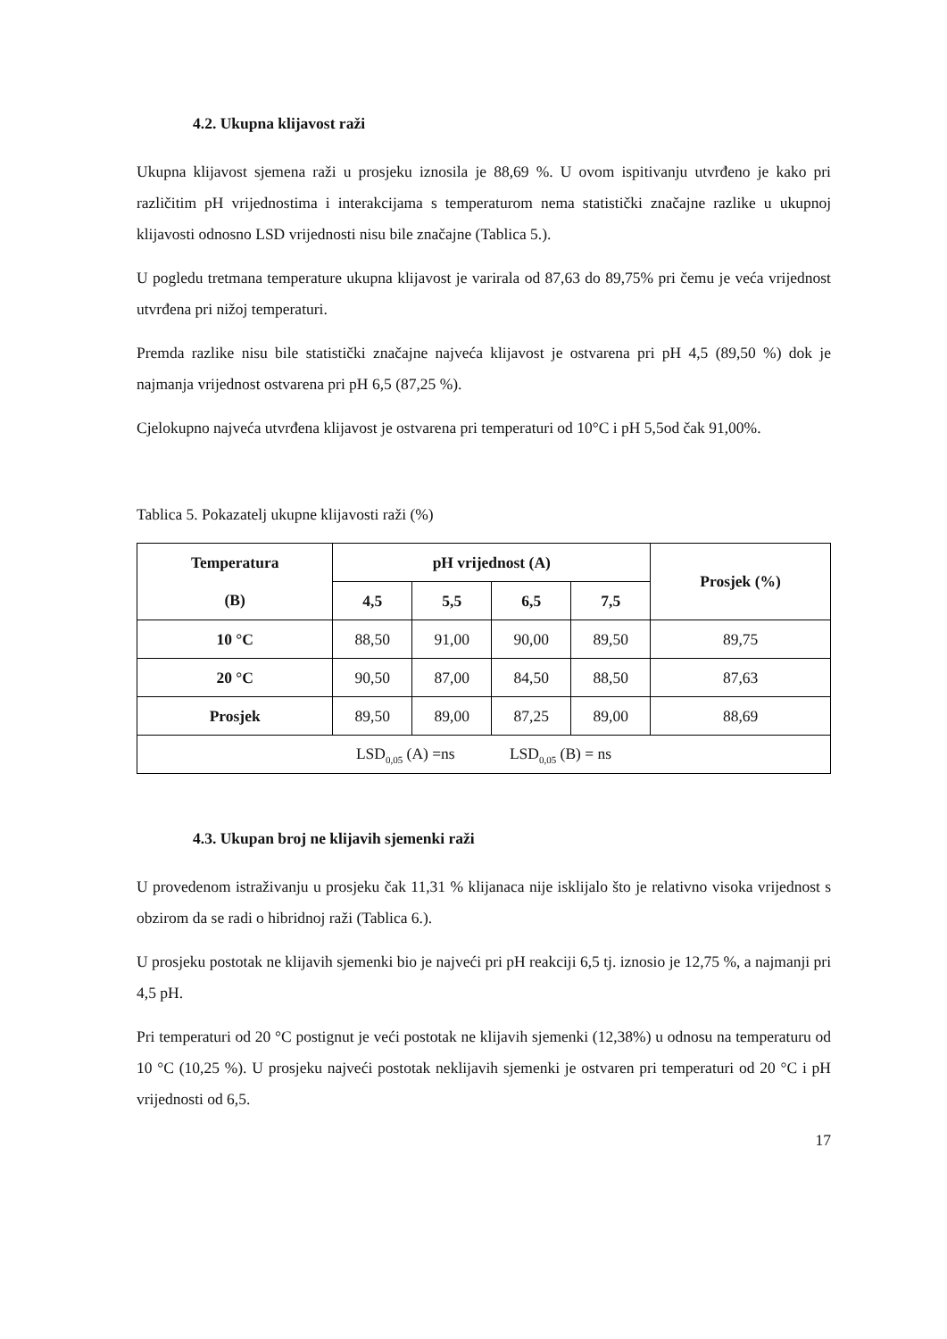4.2. Ukupna klijavost raži
Ukupna klijavost sjemena raži u prosjeku iznosila je 88,69 %. U ovom ispitivanju utvrđeno je kako pri različitim pH vrijednostima i interakcijama s temperaturom nema statistički značajne razlike u ukupnoj klijavosti odnosno LSD vrijednosti nisu bile značajne (Tablica 5.).
U pogledu tretmana temperature ukupna klijavost je varirala od 87,63 do 89,75% pri čemu je veća vrijednost utvrđena pri nižoj temperaturi.
Premda razlike nisu bile statistički značajne najveća klijavost je ostvarena pri pH 4,5 (89,50 %) dok je najmanja vrijednost ostvarena pri pH 6,5 (87,25 %).
Cjelokupno najveća utvrđena klijavost je ostvarena pri temperaturi od 10°C i pH 5,5od čak 91,00%.
Tablica 5. Pokazatelj ukupne klijavosti raži (%)
| Temperatura (B) | pH vrijednost (A) | | | | Prosjek (%) |
| --- | --- | --- | --- | --- | --- |
| | 4,5 | 5,5 | 6,5 | 7,5 | |
| 10 °C | 88,50 | 91,00 | 90,00 | 89,50 | 89,75 |
| 20 °C | 90,50 | 87,00 | 84,50 | 88,50 | 87,63 |
| Prosjek | 89,50 | 89,00 | 87,25 | 89,00 | 88,69 |
| LSD<sub>0,05</sub> (A) =ns LSD<sub>0,05</sub> (B) = ns | | | | | |
4.3. Ukupan broj ne klijavih sjemenki raži
U provedenom istraživanju u prosjeku čak 11,31 % klijanaca nije isklijalo što je relativno visoka vrijednost s obzirom da se radi o hibridnoj raži (Tablica 6.).
U prosjeku postotak ne klijavih sjemenki bio je najveći pri pH reakciji 6,5 tj. iznosio je 12,75 %, a najmanji pri 4,5 pH.
Pri temperaturi od 20 °C postignut je veći postotak ne klijavih sjemenki (12,38%) u odnosu na temperaturu od 10 °C (10,25 %). U prosjeku najveći postotak neklijavih sjemenki je ostvaren pri temperaturi od 20 °C i pH vrijednosti od 6,5.
17